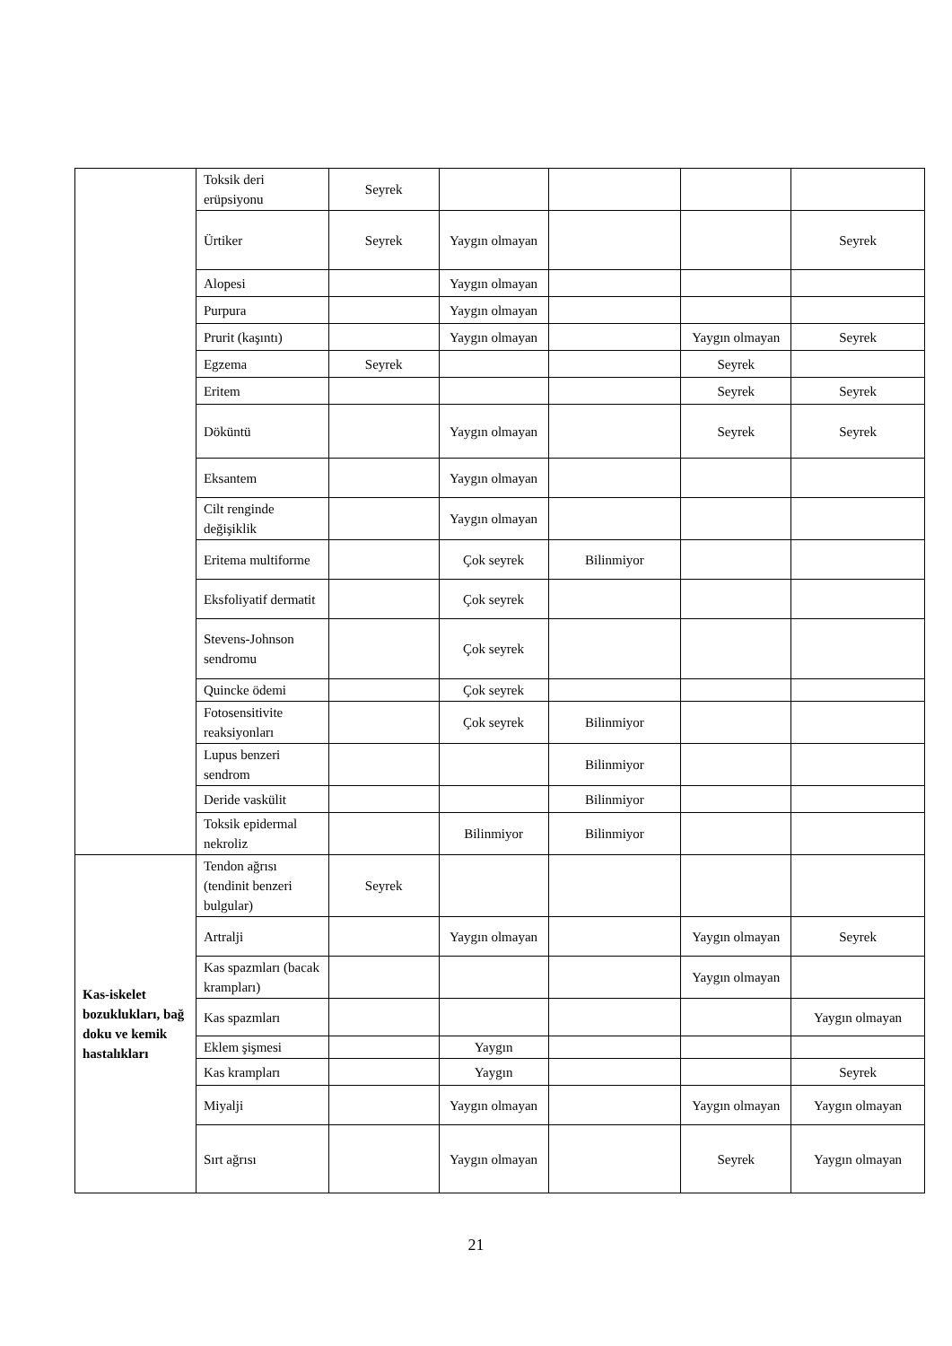| | Toksik deri erüpsiyonu | Seyrek | | | | |
| | Ürtiker | Seyrek | Yaygın olmayan | | | Seyrek |
| | Alopesi | | Yaygın olmayan | | | |
| | Purpura | | Yaygın olmayan | | | |
| | Prurit (kaşıntı) | | Yaygın olmayan | | Yaygın olmayan | Seyrek |
| | Egzema | Seyrek | | | Seyrek | |
| | Eritem | | | | Seyrek | Seyrek |
| | Döküntü | | Yaygın olmayan | | Seyrek | Seyrek |
| | Eksantem | | Yaygın olmayan | | | |
| | Cilt renginde değişiklik | | Yaygın olmayan | | | |
| | Eritema multiforme | | Çok seyrek | Bilinmiyor | | |
| | Eksfoliyatif dermatit | | Çok seyrek | | | |
| | Stevens-Johnson sendromu | | Çok seyrek | | | |
| | Quincke ödemi | | Çok seyrek | | | |
| | Fotosensitivite reaksiyonları | | Çok seyrek | Bilinmiyor | | |
| | Lupus benzeri sendrom | | | Bilinmiyor | | |
| | Deride vaskülit | | | Bilinmiyor | | |
| | Toksik epidermal nekroliz | | Bilinmiyor | Bilinmiyor | | |
| Kas-iskelet bozuklukları, bağ doku ve kemik hastalıkları | Tendon ağrısı (tendinit benzeri bulgular) | Seyrek | | | | |
| | Artralji | | Yaygın olmayan | | Yaygın olmayan | Seyrek |
| | Kas spazmları (bacak krampları) | | | | Yaygın olmayan | |
| | Kas spazmları | | | | | Yaygın olmayan |
| | Eklem şişmesi | | Yaygın | | | |
| | Kas krampları | | Yaygın | | | Seyrek |
| | Miyalji | | Yaygın olmayan | | Yaygın olmayan | Yaygın olmayan |
| | Sırt ağrısı | | Yaygın olmayan | | Seyrek | Yaygın olmayan |
21